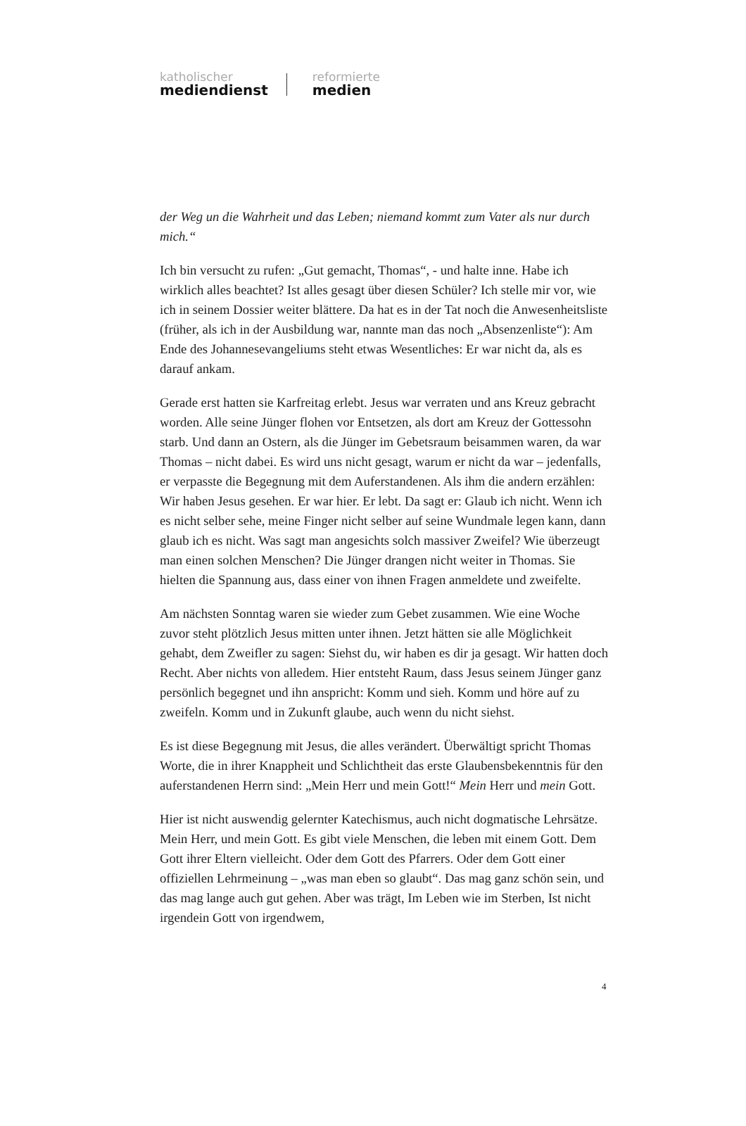katholischer
mediendienst
reformierte
medien
der Weg un die Wahrheit und das Leben; niemand kommt zum Vater als nur durch mich.“
Ich bin versucht zu rufen: „Gut gemacht, Thomas“, - und halte inne. Habe ich wirklich alles beachtet? Ist alles gesagt über diesen Schüler? Ich stelle mir vor, wie ich in seinem Dossier weiter blättere. Da hat es in der Tat noch die Anwesenheitsliste (früher, als ich in der Ausbildung war, nannte man das noch „Absenzenliste“): Am Ende des Johannesevangeliums steht etwas Wesentliches: Er war nicht da, als es darauf ankam.
Gerade erst hatten sie Karfreitag erlebt. Jesus war verraten und ans Kreuz gebracht worden. Alle seine Jünger flohen vor Entsetzen, als dort am Kreuz der Gottessohn starb. Und dann an Ostern, als die Jünger im Gebetsraum beisammen waren, da war Thomas – nicht dabei. Es wird uns nicht gesagt, warum er nicht da war – jedenfalls, er verpasste die Begegnung mit dem Auferstandenen. Als ihm die andern erzählen: Wir haben Jesus gesehen. Er war hier. Er lebt. Da sagt er: Glaub ich nicht. Wenn ich es nicht selber sehe, meine Finger nicht selber auf seine Wundmale legen kann, dann glaub ich es nicht. Was sagt man angesichts solch massiver Zweifel? Wie überzeugt man einen solchen Menschen? Die Jünger drangen nicht weiter in Thomas. Sie hielten die Spannung aus, dass einer von ihnen Fragen anmeldete und zweifelte.
Am nächsten Sonntag waren sie wieder zum Gebet zusammen. Wie eine Woche zuvor steht plötzlich Jesus mitten unter ihnen. Jetzt hätten sie alle Möglichkeit gehabt, dem Zweifler zu sagen: Siehst du, wir haben es dir ja gesagt. Wir hatten doch Recht. Aber nichts von alledem. Hier entsteht Raum, dass Jesus seinem Jünger ganz persönlich begegnet und ihn anspricht: Komm und sieh. Komm und höre auf zu zweifeln. Komm und in Zukunft glaube, auch wenn du nicht siehst.
Es ist diese Begegnung mit Jesus, die alles verändert. Überwältigt spricht Thomas Worte, die in ihrer Knappheit und Schlichtheit das erste Glaubensbekenntnis für den auferstandenen Herrn sind: „Mein Herr und mein Gott!“ Mein Herr und mein Gott.
Hier ist nicht auswendig gelernter Katechismus, auch nicht dogmatische Lehrsätze. Mein Herr, und mein Gott. Es gibt viele Menschen, die leben mit einem Gott. Dem Gott ihrer Eltern vielleicht. Oder dem Gott des Pfarrers. Oder dem Gott einer offiziellen Lehrmeinung – „was man eben so glaubt“. Das mag ganz schön sein, und das mag lange auch gut gehen. Aber was trägt, Im Leben wie im Sterben, Ist nicht irgendein Gott von irgendwem,
4